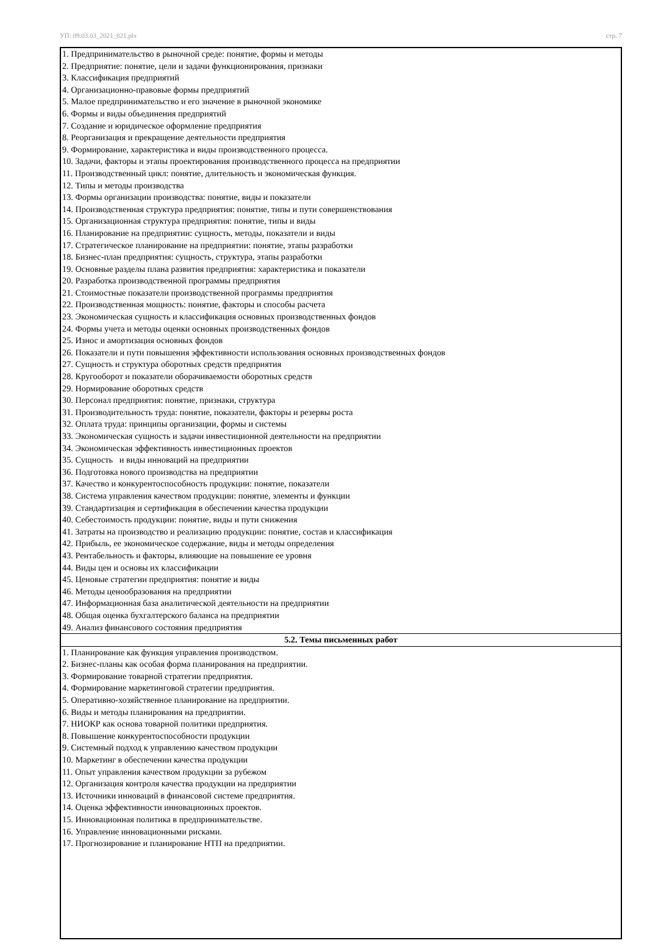УП: 09.03.03_2021_821.plx стр. 7
| 1. Предпринимательство в рыночной среде: понятие, формы и методы 2. Предприятие: понятие, цели и задачи функционирования, признаки 3. Классификация предприятий 4. Организационно-правовые формы предприятий 5. Малое предпринимательство и его значение в рыночной экономике 6. Формы и виды объединения предприятий 7. Создание и юридическое оформление предприятия 8. Реорганизация и прекращение деятельности предприятия 9. Формирование, характеристика и виды производственного процесса. 10. Задачи, факторы и этапы проектирования производственного процесса на предприятии 11. Производственный цикл: понятие, длительность и экономическая функция. 12. Типы и методы производства 13. Формы организации производства: понятие, виды и показатели 14. Производственная структура предприятия: понятие, типы и пути совершенствования 15. Организационная структура предприятия: понятие, типы и виды 16. Планирование на предприятии: сущность, методы, показатели и виды 17. Стратегическое планирование на предприятии: понятие, этапы разработки 18. Бизнес-план предприятия: сущность, структура, этапы разработки 19. Основные разделы плана развития предприятия: характеристика и показатели 20. Разработка производственной программы предприятия 21. Стоимостные показатели производственной программы предприятия 22. Производственная мощность: понятие, факторы и способы расчета 23. Экономическая сущность и классификация основных производственных фондов 24. Формы учета и методы оценки основных производственных фондов 25. Износ и амортизация основных фондов 26. Показатели и пути повышения эффективности использования основных производственных фондов 27. Сущность и структура оборотных средств предприятия 28. Кругооборот и показатели оборачиваемости оборотных средств 29. Нормирование оборотных средств 30. Персонал предприятия: понятие, признаки, структура 31. Производительность труда: понятие, показатели, факторы и резервы роста 32. Оплата труда: принципы организации, формы и системы 33. Экономическая сущность и задачи инвестиционной деятельности на предприятии 34. Экономическая эффективность инвестиционных проектов 35. Сущность и виды инноваций на предприятии 36. Подготовка нового производства на предприятии 37. Качество и конкурентоспособность продукции: понятие, показатели 38. Система управления качеством продукции: понятие, элементы и функции 39. Стандартизация и сертификация в обеспечении качества продукции 40. Себестоимость продукции: понятие, виды и пути снижения 41. Затраты на производство и реализацию продукции: понятие, состав и классификация 42. Прибыль, ее экономическое содержание, виды и методы определения 43. Рентабельность и факторы, влияющие на повышение ее уровня 44. Виды цен и основы их классификации 45. Ценовые стратегии предприятия: понятие и виды 46. Методы ценообразования на предприятии 47. Информационная база аналитической деятельности на предприятии 48. Общая оценка бухгалтерского баланса на предприятии 49. Анализ финансового состояния предприятия |
| 5.2. Темы письменных работ |
| 1. Планирование как функция управления производством. 2. Бизнес-планы как особая форма планирования на предприятии. 3. Формирование товарной стратегии предприятия. 4. Формирование маркетинговой стратегии предприятия. 5. Оперативно-хозяйственное планирование на предприятии. 6. Виды и методы планирования на предприятии. 7. НИОКР как основа товарной политики предприятия. 8. Повышение конкурентоспособности продукции 9. Системный подход к управлению качеством продукции 10. Маркетинг в обеспечении качества продукции 11. Опыт управления качеством продукции за рубежом 12. Организация контроля качества продукции на предприятии 13. Источники инноваций в финансовой системе предприятия. 14. Оценка эффективности инновационных проектов. 15. Инновационная политика в предпринимательстве. 16. Управление инновационными рисками. 17. Прогнозирование и планирование НТП на предприятии. |